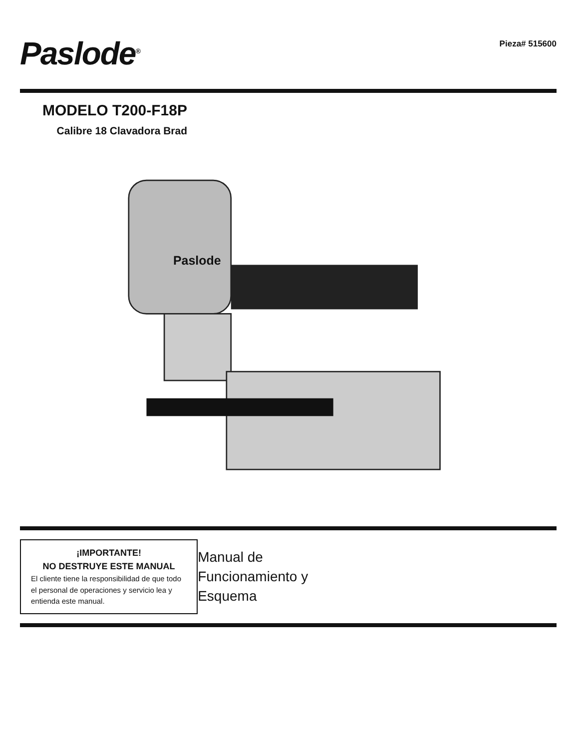Paslode<sup>®</sup>
Pieza# 515600
MODELO T200-F18P
Calibre 18 Clavadora Brad
Paslode
¡IMPORTANTE!
NO DESTRUYE ESTE MANUAL
El cliente tiene la responsibilidad de que todo el personal de operaciones y servicio lea y entienda este manual.
Manual de Funcionamiento y
Esquema